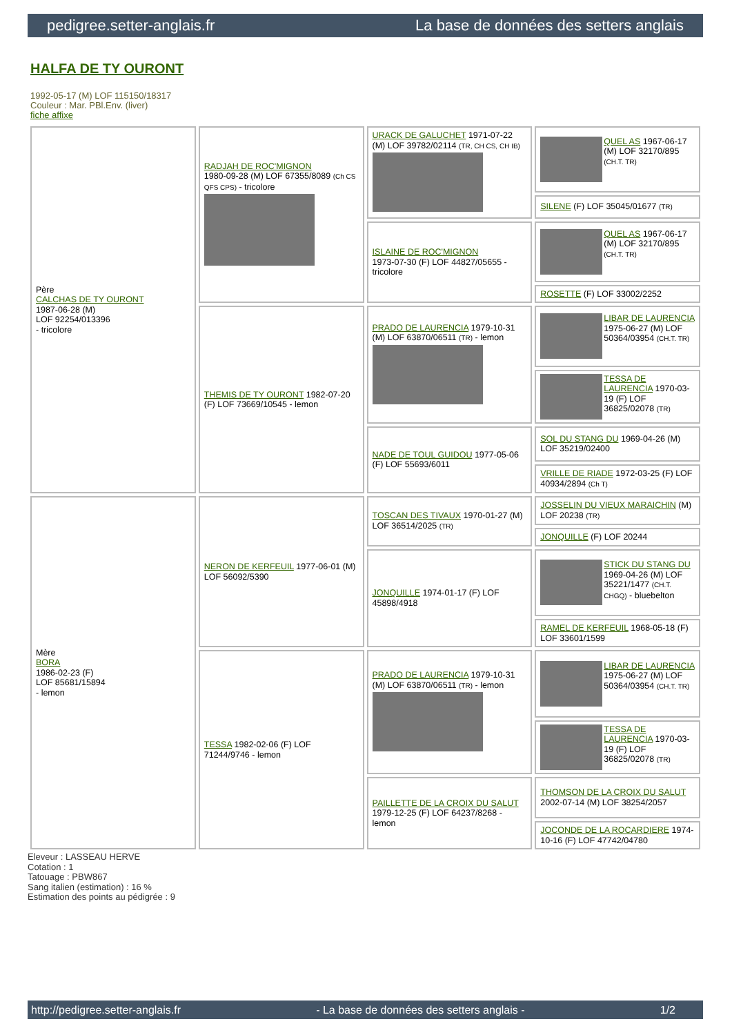pedigree.setter-anglais.fr La base de données des setters anglais
HALFA DE TY OURONT
1992-05-17 (M) LOF 115150/18317
Couleur : Mar. PBl.Env. (liver)
fiche affixe
| Père CALCHAS DE TY OURONT 1987-06-28 (M) LOF 92254/013396 - tricolore | RADJAH DE ROC'MIGNON 1980-09-28 (M) LOF 67355/8089 (Ch CS QFS CPS) - tricolore | URACK DE GALUCHET 1971-07-22 (M) LOF 39782/02114 (TR, CH CS, CH IB) | QUEL AS 1967-06-17 (M) LOF 32170/895 (CH.T. TR) |
| | | | SILENE (F) LOF 35045/01677 (TR) |
| | | ISLAINE DE ROC'MIGNON 1973-07-30 (F) LOF 44827/05655 - tricolore | QUEL AS 1967-06-17 (M) LOF 32170/895 (CH.T. TR) |
| | | | ROSETTE (F) LOF 33002/2252 |
| | THEMIS DE TY OURONT 1982-07-20 (F) LOF 73669/10545 - lemon | PRADO DE LAURENCIA 1979-10-31 (M) LOF 63870/06511 (TR) - lemon | LIBAR DE LAURENCIA 1975-06-27 (M) LOF 50364/03954 (CH.T. TR) |
| | | | TESSA DE LAURENCIA 1970-03-19 (F) LOF 36825/02078 (TR) |
| | | NADE DE TOUL GUIDOU 1977-05-06 (F) LOF 55693/6011 | SOL DU STANG DU 1969-04-26 (M) LOF 35219/02400 |
| | | | VRILLE DE RIADE 1972-03-25 (F) LOF 40934/2894 (Ch T) |
| Mère BORA 1986-02-23 (F) LOF 85681/15894 - lemon | NERON DE KERFEUIL 1977-06-01 (M) LOF 56092/5390 | TOSCAN DES TIVAUX 1970-01-27 (M) LOF 36514/2025 (TR) | JOSSELIN DU VIEUX MARAICHIN (M) LOF 20238 (TR) |
| | | | JONQUILLE (F) LOF 20244 |
| | | JONQUILLE 1974-01-17 (F) LOF 45898/4918 | STICK DU STANG DU 1969-04-26 (M) LOF 35221/1477 (CH.T. CHGQ) - bluebelton |
| | | | RAMEL DE KERFEUIL 1968-05-18 (F) LOF 33601/1599 |
| | TESSA 1982-02-06 (F) LOF 71244/9746 - lemon | PRADO DE LAURENCIA 1979-10-31 (M) LOF 63870/06511 (TR) - lemon | LIBAR DE LAURENCIA 1975-06-27 (M) LOF 50364/03954 (CH.T. TR) |
| | | | TESSA DE LAURENCIA 1970-03-19 (F) LOF 36825/02078 (TR) |
| | | PAILLETTE DE LA CROIX DU SALUT 1979-12-25 (F) LOF 64237/8268 - lemon | THOMSON DE LA CROIX DU SALUT 2002-07-14 (M) LOF 38254/2057 |
| | | | JOCONDE DE LA ROCARDIERE 1974-10-16 (F) LOF 47742/04780 |
Eleveur : LASSEAU HERVE
Cotation : 1
Tatouage : PBW867
Sang italien (estimation) : 16 %
Estimation des points au pédigrée : 9
http://pedigree.setter-anglais.fr - La base de données des setters anglais - 1/2